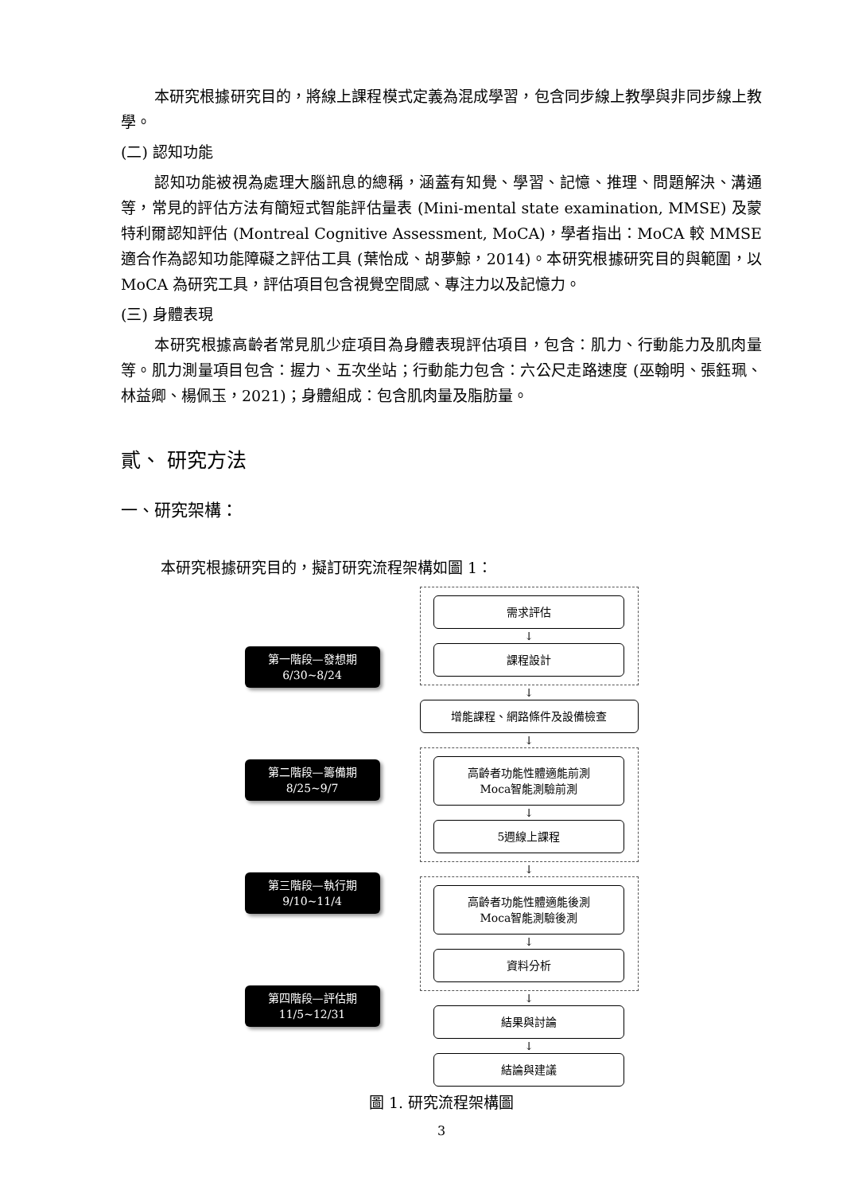本研究根據研究目的，將線上課程模式定義為混成學習，包含同步線上教學與非同步線上教學。
(二) 認知功能
認知功能被視為處理大腦訊息的總稱，涵蓋有知覺、學習、記憶、推理、問題解決、溝通等，常見的評估方法有簡短式智能評估量表 (Mini-mental state examination, MMSE) 及蒙特利爾認知評估 (Montreal Cognitive Assessment, MoCA)，學者指出：MoCA 較 MMSE 適合作為認知功能障礙之評估工具 (葉怡成、胡夢鯨，2014)。本研究根據研究目的與範圍，以 MoCA 為研究工具，評估項目包含視覺空間感、專注力以及記憶力。
(三) 身體表現
本研究根據高齡者常見肌少症項目為身體表現評估項目，包含：肌力、行動能力及肌肉量等。肌力測量項目包含：握力、五次坐站；行動能力包含：六公尺走路速度 (巫翰明、張鈺珮、林益卿、楊佩玉，2021)；身體組成：包含肌肉量及脂肪量。
貳、 研究方法
一、研究架構：
本研究根據研究目的，擬訂研究流程架構如圖 1：
第一階段—發想期
6/30~8/24
第二階段—籌備期
8/25~9/7
第三階段—執行期
9/10~11/4
第四階段—評估期
11/5~12/31
需求評估
↓
課程設計
↓
增能課程、網路條件及設備檢查
↓
高齡者功能性體適能前測
Moca智能測驗前測
↓
5週線上課程
↓
高齡者功能性體適能後測
Moca智能測驗後測
↓
資料分析
↓
結果與討論
↓
結論與建議
圖 1. 研究流程架構圖
3